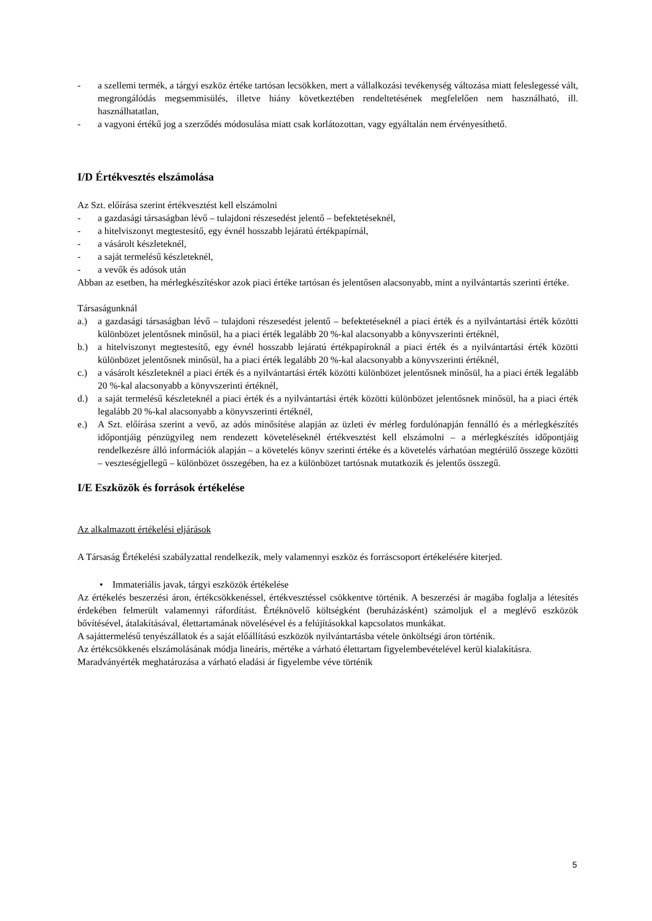- a szellemi termék, a tárgyi eszköz értéke tartósan lecsökken, mert a vállalkozási tevékenység változása miatt feleslegessé vált, megrongálódás megsemmisülés, illetve hiány következtében rendeltetésének megfelelően nem használható, ill. használhatatlan,
- a vagyoni értékű jog a szerződés módosulása miatt csak korlátozottan, vagy egyáltalán nem érvényesíthető.
I/D Értékvesztés elszámolása
Az Szt. előírása szerint értékvesztést kell elszámolni
- a gazdasági társaságban lévő – tulajdoni részesedést jelentő – befektetéseknél,
- a hitelviszonyt megtestesítő, egy évnél hosszabb lejáratú értékpapírnál,
- a vásárolt készleteknél,
- a saját termelésű készleteknél,
- a vevők és adósok után
Abban az esetben, ha mérlegkészítéskor azok piaci értéke tartósan és jelentősen alacsonyabb, mint a nyilvántartás szerinti értéke.
Társaságunknál
a.) a gazdasági társaságban lévő – tulajdoni részesedést jelentő – befektetéseknél a piaci érték és a nyilvántartási érték közötti különbözet jelentősnek minősül, ha a piaci érték legalább 20 %-kal alacsonyabb a könyvszerinti értéknél,
b.) a hitelviszonyt megtestesítő, egy évnél hosszabb lejáratú értékpapíroknál a piaci érték és a nyilvántartási érték közötti különbözet jelentősnek minősül, ha a piaci érték legalább 20 %-kal alacsonyabb a könyvszerinti értéknél,
c.) a vásárolt készleteknél a piaci érték és a nyilvántartási érték közötti különbözet jelentősnek minősül, ha a piaci érték legalább 20 %-kal alacsonyabb a könyvszerinti értéknél,
d.) a saját termelésű készleteknél a piaci érték és a nyilvántartási érték közötti különbözet jelentősnek minősül, ha a piaci érték legalább 20 %-kal alacsonyabb a könyvszerinti értéknél,
e.) A Szt. előírása szerint a vevő, az adós minősítése alapján az üzleti év mérleg fordulónapján fennálló és a mérlegkészítés időpontjáig pénzügyileg nem rendezett követeléseknél értékvesztést kell elszámolni – a mérlegkészítés időpontjáig rendelkezésre álló információk alapján – a követelés könyv szerinti értéke és a követelés várhatóan megtérülő összege közötti – veszteségjellegű – különbözet összegében, ha ez a különbözet tartósnak mutatkozik és jelentős összegű.
I/E Eszközök és források értékelése
Az alkalmazott értékelési eljárások
A Társaság Értékelési szabályzattal rendelkezik, mely valamennyi eszköz és forráscsoport értékelésére kiterjed.
• Immateriális javak, tárgyi eszközök értékelése
Az értékelés beszerzési áron, értékcsökkenéssel, értékvesztéssel csökkentve történik. A beszerzési ár magába foglalja a létesítés érdekében felmerült valamennyi ráfordítást. Értéknövelő költségként (beruházásként) számoljuk el a meglévő eszközök bővítésével, átalakításával, élettartamának növelésével és a felújításokkal kapcsolatos munkákat.
A sajáttermelésű tenyészállatok és a saját előállítású eszközök nyilvántartásba vétele önköltségi áron történik.
Az értékcsökkenés elszámolásának módja lineáris, mértéke a várható élettartam figyelembevételével kerül kialakításra.
Maradványérték meghatározása a várható eladási ár figyelembe véve történik
5